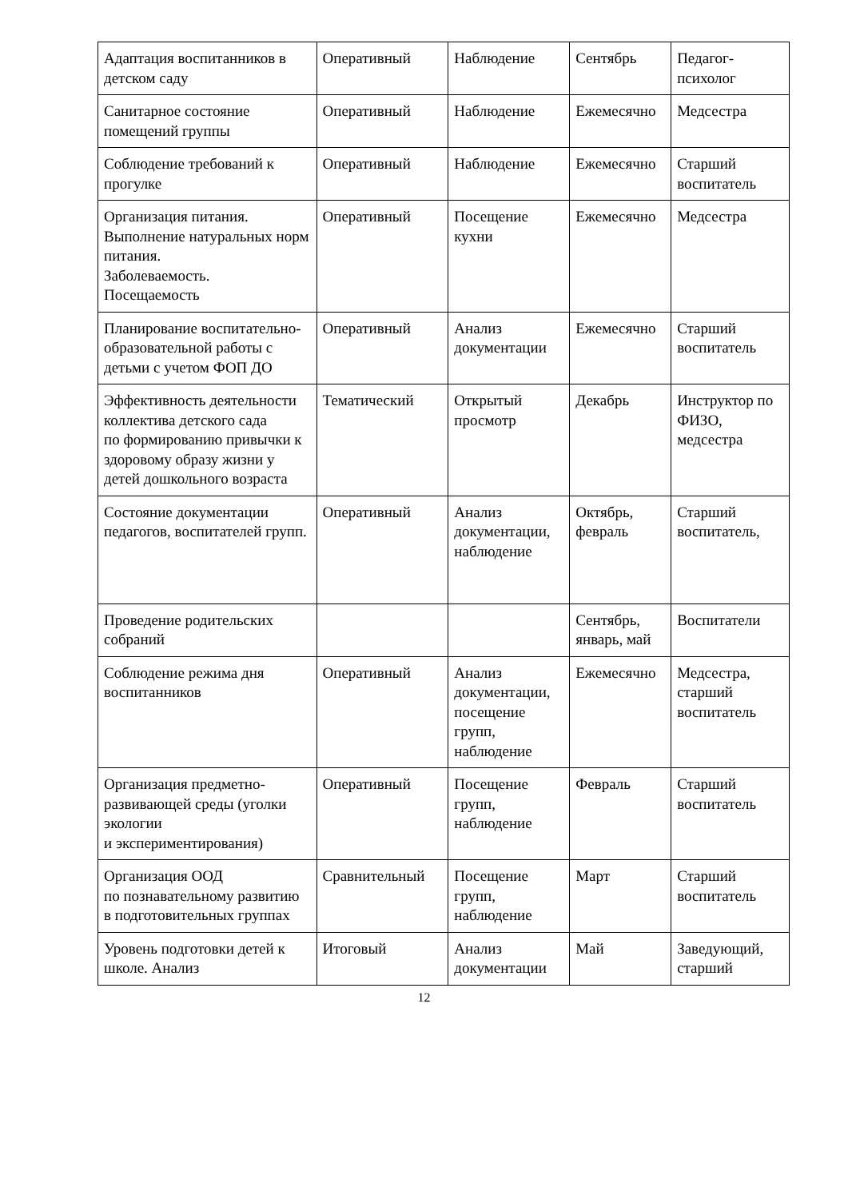| Адаптация воспитанников в детском саду | Оперативный | Наблюдение | Сентябрь | Педагог-психолог |
| Санитарное состояние помещений группы | Оперативный | Наблюдение | Ежемесячно | Медсестра |
| Соблюдение требований к прогулке | Оперативный | Наблюдение | Ежемесячно | Старший воспитатель |
| Организация питания. Выполнение натуральных норм питания. Заболеваемость. Посещаемость | Оперативный | Посещение кухни | Ежемесячно | Медсестра |
| Планирование воспитательно-образовательной работы с детьми с учетом ФОП ДО | Оперативный | Анализ документации | Ежемесячно | Старший воспитатель |
| Эффективность деятельности коллектива детского сада по формированию привычки к здоровому образу жизни у детей дошкольного возраста | Тематический | Открытый просмотр | Декабрь | Инструктор по ФИЗО, медсестра |
| Состояние документации педагогов, воспитателей групп. | Оперативный | Анализ документации, наблюдение | Октябрь, февраль | Старший воспитатель, |
| Проведение родительских собраний | | | Сентябрь, январь, май | Воспитатели |
| Соблюдение режима дня воспитанников | Оперативный | Анализ документации, посещение групп, наблюдение | Ежемесячно | Медсестра, старший воспитатель |
| Организация предметно-развивающей среды (уголки экологии и экспериментирования) | Оперативный | Посещение групп, наблюдение | Февраль | Старший воспитатель |
| Организация ООД по познавательному развитию в подготовительных группах | Сравнительный | Посещение групп, наблюдение | Март | Старший воспитатель |
| Уровень подготовки детей к школе. Анализ | Итоговый | Анализ документации | Май | Заведующий, старший |
12